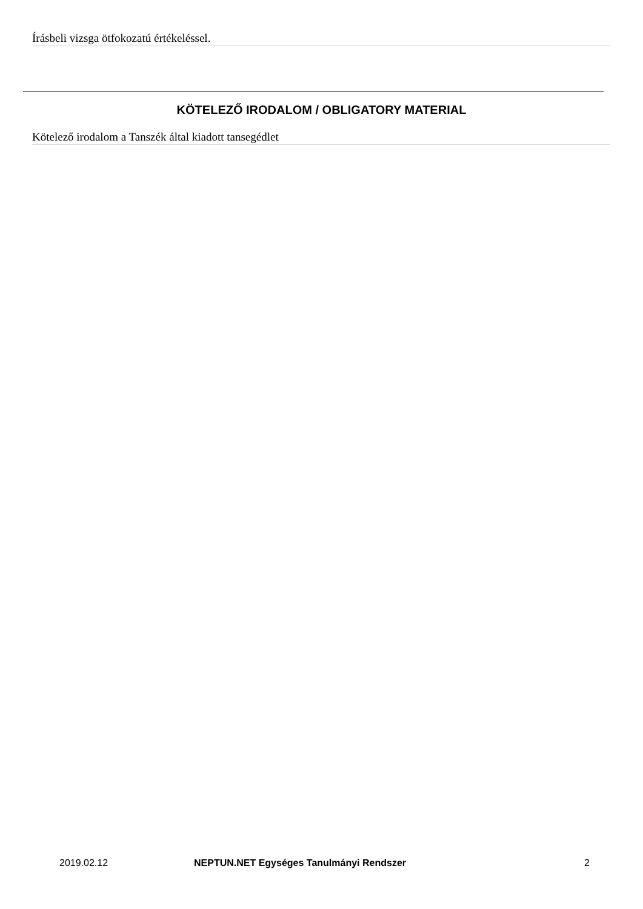Írásbeli vizsga ötfokozatú értékeléssel.
KÖTELEZŐ IRODALOM / OBLIGATORY MATERIAL
Kötelező irodalom a Tanszék által kiadott tansegédlet
2019.02.12 NEPTUN.NET Egységes Tanulmányi Rendszer 2